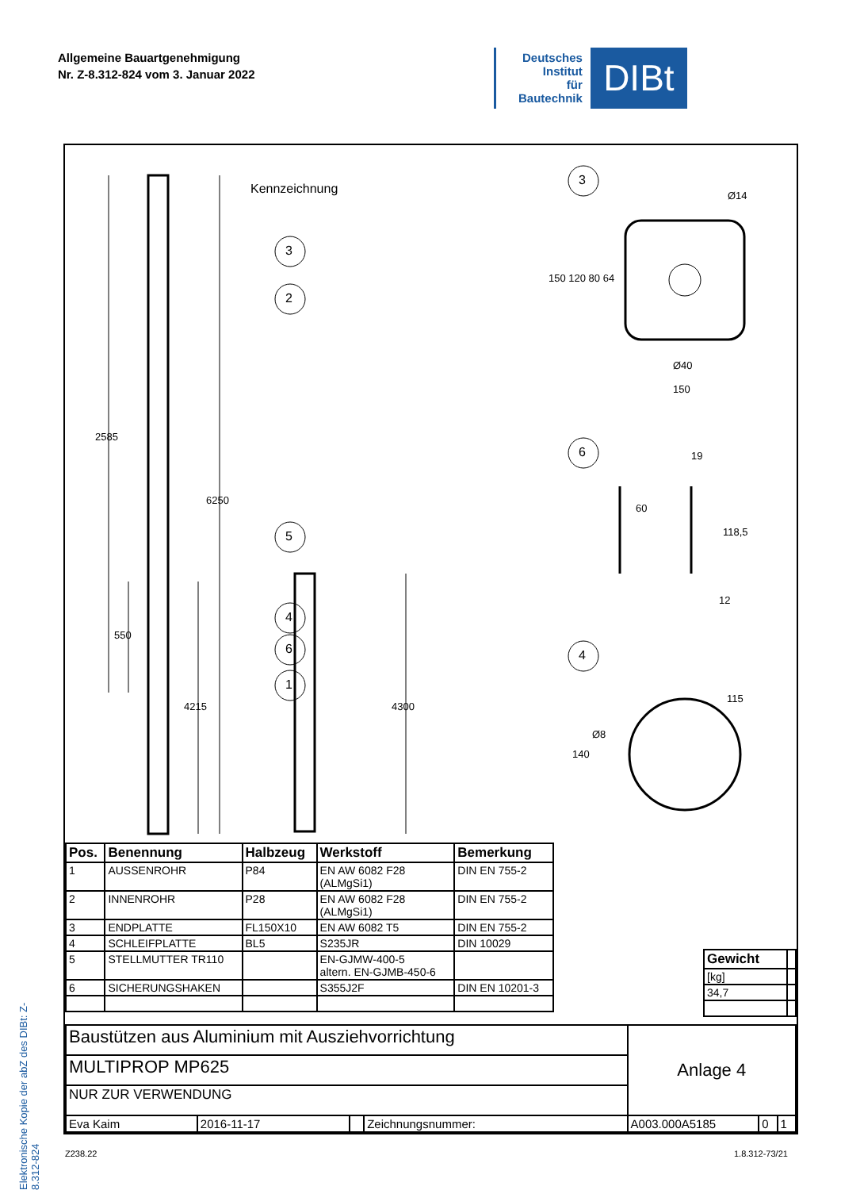Allgemeine Bauartgenehmigung
Nr. Z-8.312-824 vom 3. Januar 2022
Deutsches
Institut
für
Bautechnik
DIBt
Elektronische Kopie der abZ des DIBt: Z-8.312-824
Kennzeichnung
3
2
5
4
6
1
3
6
4
2585
6250
550
4215 4300
Ø14
150 120 80 64
Ø40
150
19
60
118,5
12
115
Ø8
140
| Pos. | Benennung | Halbzeug | Werkstoff | Bemerkung |
| --- | --- | --- | --- | --- |
| 1 | AUSSENROHR | P84 | EN AW 6082 F28 (ALMgSi1) | DIN EN 755-2 |
| 2 | INNENROHR | P28 | EN AW 6082 F28 (ALMgSi1) | DIN EN 755-2 |
| 3 | ENDPLATTE | FL150X10 | EN AW 6082 T5 | DIN EN 755-2 |
| 4 | SCHLEIFPLATTE | BL5 | S235JR | DIN 10029 |
| 5 | STELLMUTTER TR110 | | EN-GJMW-400-5 altern. EN-GJMB-450-6 | |
| 6 | SICHERUNGSHAKEN | | S355J2F | DIN EN 10201-3 |
| Gewicht | |
| [kg] | |
| 34,7 | |
| Baustützen aus Aluminium mit Ausziehvorrichtung | | | | Anlage 4 | | |
| MULTIPROP MP625 | | | | | | |
| NUR ZUR VERWENDUNG | | | | | | |
| Eva Kaim | 2016-11-17 | | Zeichnungsnummer: | A003.000A5185 | 0 | 1 |
Z238.22 1.8.312-73/21